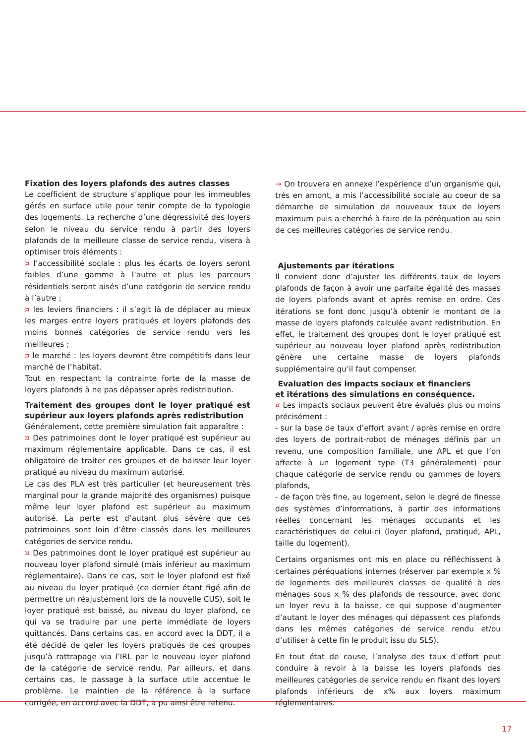Fixation des loyers plafonds des autres classes
Le coefficient de structure s’applique pour les immeubles gérés en surface utile pour tenir compte de la typologie des logements. La recherche d’une dégressivité des loyers selon le niveau du service rendu à partir des loyers plafonds de la meilleure classe de service rendu, visera à optimiser trois éléments :
¤ l’accessibilité sociale : plus les écarts de loyers seront faibles d’une gamme à l’autre et plus les parcours résidentiels seront aisés d’une catégorie de service rendu à l’autre ;
¤ les leviers financiers : il s’agit là de déplacer au mieux les marges entre loyers pratiqués et loyers plafonds des moins bonnes catégories de service rendu vers les meilleures ;
¤ le marché : les loyers devront être compétitifs dans leur marché de l’habitat.
Tout en respectant la contrainte forte de la masse de loyers plafonds à ne pas dépasser après redistribution.
Traitement des groupes dont le loyer pratiqué est supérieur aux loyers plafonds après redistribution
Généralement, cette première simulation fait apparaître :
¤ Des patrimoines dont le loyer pratiqué est supérieur au maximum réglementaire applicable. Dans ce cas, il est obligatoire de traiter ces groupes et de baisser leur loyer pratiqué au niveau du maximum autorisé.
Le cas des PLA est très particulier (et heureusement très marginal pour la grande majorité des organismes) puisque même leur loyer plafond est supérieur au maximum autorisé. La perte est d’autant plus sévère que ces patrimoines sont loin d’être classés dans les meilleures catégories de service rendu.
¤ Des patrimoines dont le loyer pratiqué est supérieur au nouveau loyer plafond simulé (mais inférieur au maximum réglementaire). Dans ce cas, soit le loyer plafond est fixé au niveau du loyer pratiqué (ce dernier étant figé afin de permettre un réajustement lors de la nouvelle CUS), soit le loyer pratiqué est baissé, au niveau du loyer plafond, ce qui va se traduire par une perte immédiate de loyers quittancés. Dans certains cas, en accord avec la DDT, il a été décidé de geler les loyers pratiqués de ces groupes jusqu’à rattrapage via l’IRL par le nouveau loyer plafond de la catégorie de service rendu. Par ailleurs, et dans certains cas, le passage à la surface utile accentue le problème. Le maintien de la référence à la surface corrigée, en accord avec la DDT, a pu ainsi être retenu.
→ On trouvera en annexe l’expérience d’un organisme qui, très en amont, a mis l’accessibilité sociale au coeur de sa démarche de simulation de nouveaux taux de loyers maximum puis a cherché à faire de la péréquation au sein de ces meilleures catégories de service rendu.
Ajustements par itérations
Il convient donc d’ajuster les différents taux de loyers plafonds de façon à avoir une parfaite égalité des masses de loyers plafonds avant et après remise en ordre. Ces itérations se font donc jusqu’à obtenir le montant de la masse de loyers plafonds calculée avant redistribution. En effet, le traitement des groupes dont le loyer pratiqué est supérieur au nouveau loyer plafond après redistribution génère une certaine masse de loyers plafonds supplémentaire qu’il faut compenser.
Evaluation des impacts sociaux et financiers
et itérations des simulations en conséquence.
¤ Les impacts sociaux peuvent être évalués plus ou moins précisément :
- sur la base de taux d’effort avant / après remise en ordre des loyers de portrait-robot de ménages définis par un revenu, une composition familiale, une APL et que l’on affecte à un logement type (T3 généralement) pour chaque catégorie de service rendu ou gammes de loyers plafonds,
- de façon très fine, au logement, selon le degré de finesse des systèmes d’informations, à partir des informations réelles concernant les ménages occupants et les caractéristiques de celui-ci (loyer plafond, pratiqué, APL, taille du logement).
Certains organismes ont mis en place ou réfléchissent à certaines péréquations internes (réserver par exemple x % de logements des meilleures classes de qualité à des ménages sous x % des plafonds de ressource, avec donc un loyer revu à la baisse, ce qui suppose d’augmenter d’autant le loyer des ménages qui dépassent ces plafonds dans les mêmes catégories de service rendu et/ou d’utiliser à cette fin le produit issu du SLS).
En tout état de cause, l’analyse des taux d’effort peut conduire à revoir à la baisse les loyers plafonds des meilleures catégories de service rendu en fixant des loyers plafonds inférieurs de x% aux loyers maximum réglementaires.
17